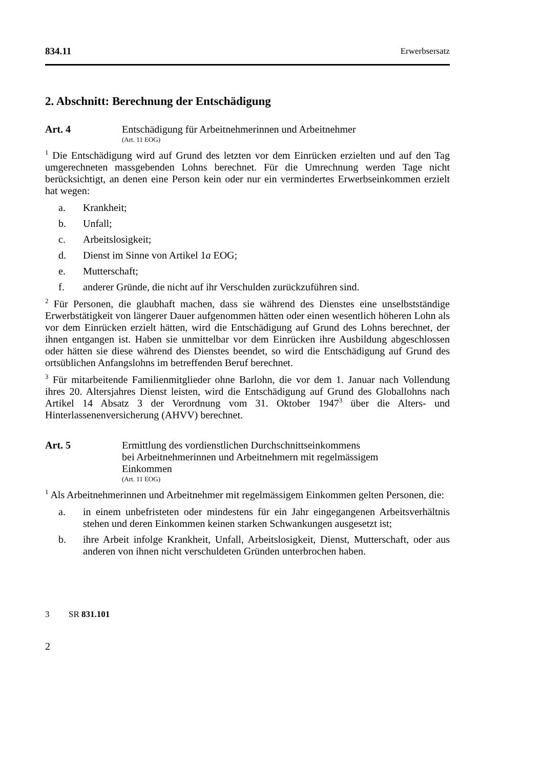834.11 Erwerbsersatz
2. Abschnitt: Berechnung der Entschädigung
Art. 4 Entschädigung für Arbeitnehmerinnen und Arbeitnehmer
(Art. 11 EOG)
<sup>1</sup> Die Entschädigung wird auf Grund des letzten vor dem Einrücken erzielten und auf den Tag umgerechneten massgebenden Lohns berechnet. Für die Umrechnung werden Tage nicht berücksichtigt, an denen eine Person kein oder nur ein vermindertes Erwerbseinkommen erzielt hat wegen:
a. Krankheit;
b. Unfall;
c. Arbeitslosigkeit;
d. Dienst im Sinne von Artikel 1a EOG;
e. Mutterschaft;
f. anderer Gründe, die nicht auf ihr Verschulden zurückzuführen sind.
<sup>2</sup> Für Personen, die glaubhaft machen, dass sie während des Dienstes eine unselbstständige Erwerbstätigkeit von längerer Dauer aufgenommen hätten oder einen wesentlich höheren Lohn als vor dem Einrücken erzielt hätten, wird die Entschädigung auf Grund des Lohns berechnet, der ihnen entgangen ist. Haben sie unmittelbar vor dem Einrücken ihre Ausbildung abgeschlossen oder hätten sie diese während des Dienstes beendet, so wird die Entschädigung auf Grund des ortsüblichen Anfangslohns im betreffenden Beruf berechnet.
<sup>3</sup> Für mitarbeitende Familienmitglieder ohne Barlohn, die vor dem 1. Januar nach Vollendung ihres 20. Altersjahres Dienst leisten, wird die Entschädigung auf Grund des Globallohns nach Artikel 14 Absatz 3 der Verordnung vom 31. Oktober 1947<sup>3</sup> über die Alters- und Hinterlassenenversicherung (AHVV) berechnet.
Art. 5 Ermittlung des vordienstlichen Durchschnittseinkommens
bei Arbeitnehmerinnen und Arbeitnehmern mit regelmässigem
Einkommen
(Art. 11 EOG)
<sup>1</sup> Als Arbeitnehmerinnen und Arbeitnehmer mit regelmässigem Einkommen gelten Personen, die:
a. in einem unbefristeten oder mindestens für ein Jahr eingegangenen Arbeitsverhältnis stehen und deren Einkommen keinen starken Schwankungen ausgesetzt ist;
b. ihre Arbeit infolge Krankheit, Unfall, Arbeitslosigkeit, Dienst, Mutterschaft, oder aus anderen von ihnen nicht verschuldeten Gründen unterbrochen haben.
3 SR 831.101
2